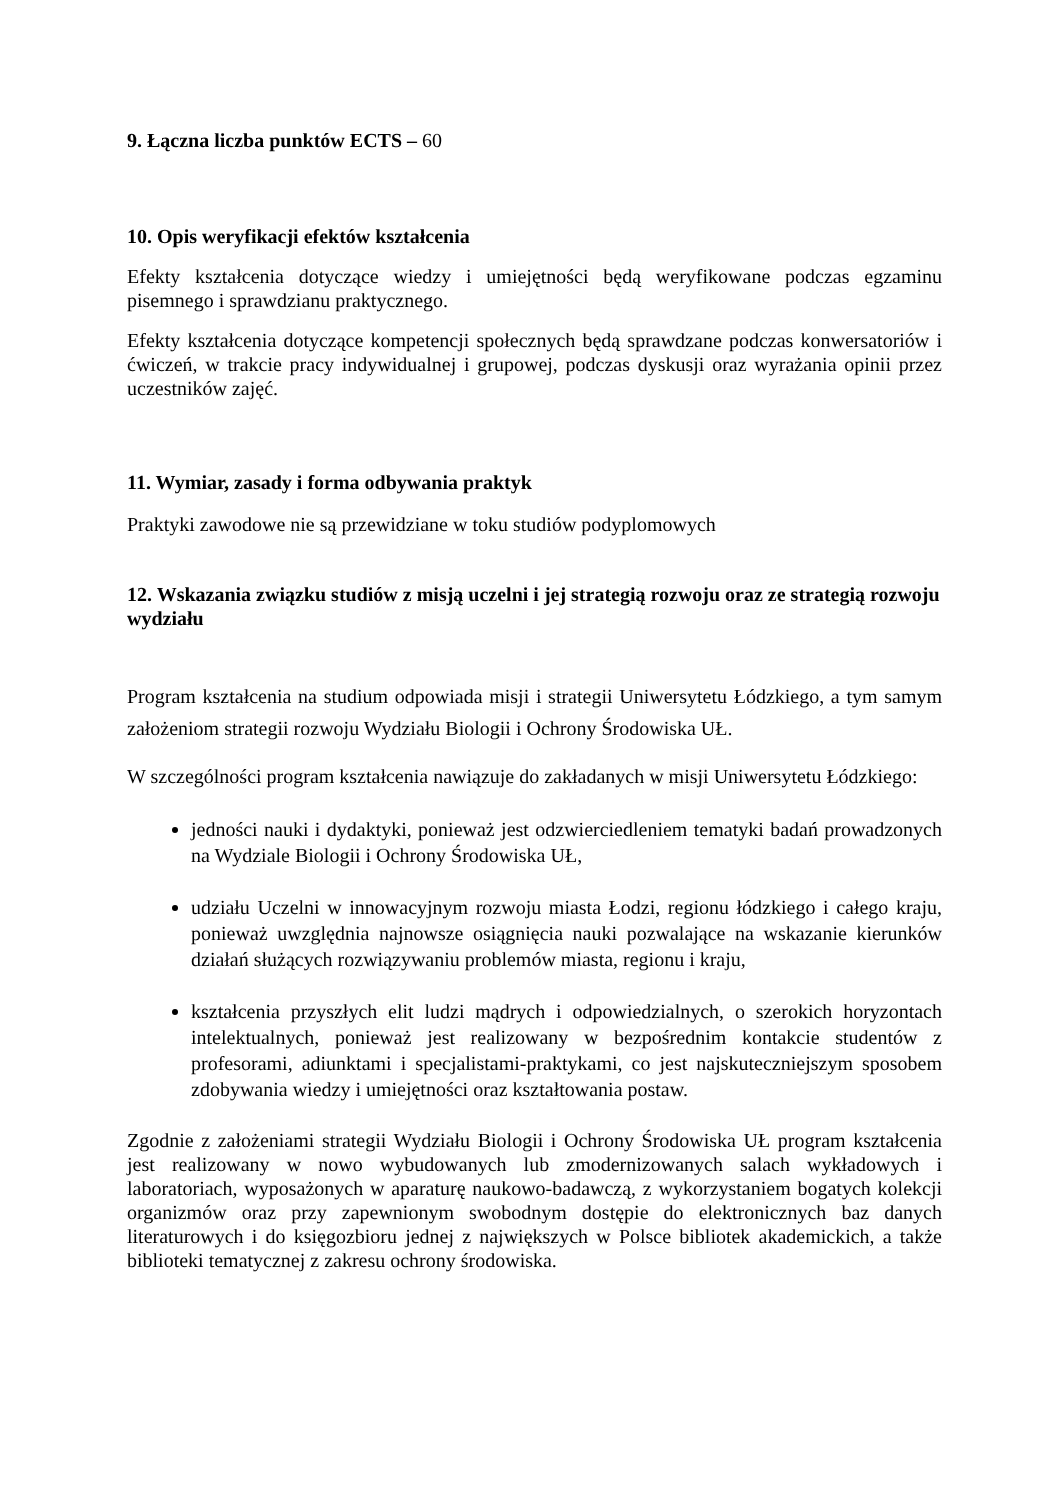9. Łączna liczba punktów ECTS – 60
10. Opis weryfikacji efektów kształcenia
Efekty kształcenia dotyczące wiedzy i umiejętności będą weryfikowane podczas egzaminu pisemnego i sprawdzianu praktycznego.
Efekty kształcenia dotyczące kompetencji społecznych będą sprawdzane podczas konwersatoriów i ćwiczeń, w trakcie pracy indywidualnej i grupowej, podczas dyskusji oraz wyrażania opinii przez uczestników zajęć.
11. Wymiar, zasady i forma odbywania praktyk
Praktyki zawodowe nie są przewidziane w toku studiów podyplomowych
12. Wskazania związku studiów z misją uczelni i jej strategią rozwoju oraz ze strategią rozwoju wydziału
Program kształcenia na studium odpowiada misji i strategii Uniwersytetu Łódzkiego, a tym samym założeniom strategii rozwoju Wydziału Biologii i Ochrony Środowiska UŁ.
W szczególności program kształcenia nawiązuje do zakładanych w misji Uniwersytetu Łódzkiego:
jedności nauki i dydaktyki, ponieważ jest odzwierciedleniem tematyki badań prowadzonych na Wydziale Biologii i Ochrony Środowiska UŁ,
udziału Uczelni w innowacyjnym rozwoju miasta Łodzi, regionu łódzkiego i całego kraju, ponieważ uwzględnia najnowsze osiągnięcia nauki pozwalające na wskazanie kierunków działań służących rozwiązywaniu problemów miasta, regionu i kraju,
kształcenia przyszłych elit ludzi mądrych i odpowiedzialnych, o szerokich horyzontach intelektualnych, ponieważ jest realizowany w bezpośrednim kontakcie studentów z profesorami, adiunktami i specjalistami-praktykami, co jest najskuteczniejszym sposobem zdobywania wiedzy i umiejętności oraz kształtowania postaw.
Zgodnie z założeniami strategii Wydziału Biologii i Ochrony Środowiska UŁ program kształcenia jest realizowany w nowo wybudowanych lub zmodernizowanych salach wykładowych i laboratoriach, wyposażonych w aparaturę naukowo-badawczą, z wykorzystaniem bogatych kolekcji organizmów oraz przy zapewnionym swobodnym dostępie do elektronicznych baz danych literaturowych i do księgozbioru jednej z największych w Polsce bibliotek akademickich, a także biblioteki tematycznej z zakresu ochrony środowiska.